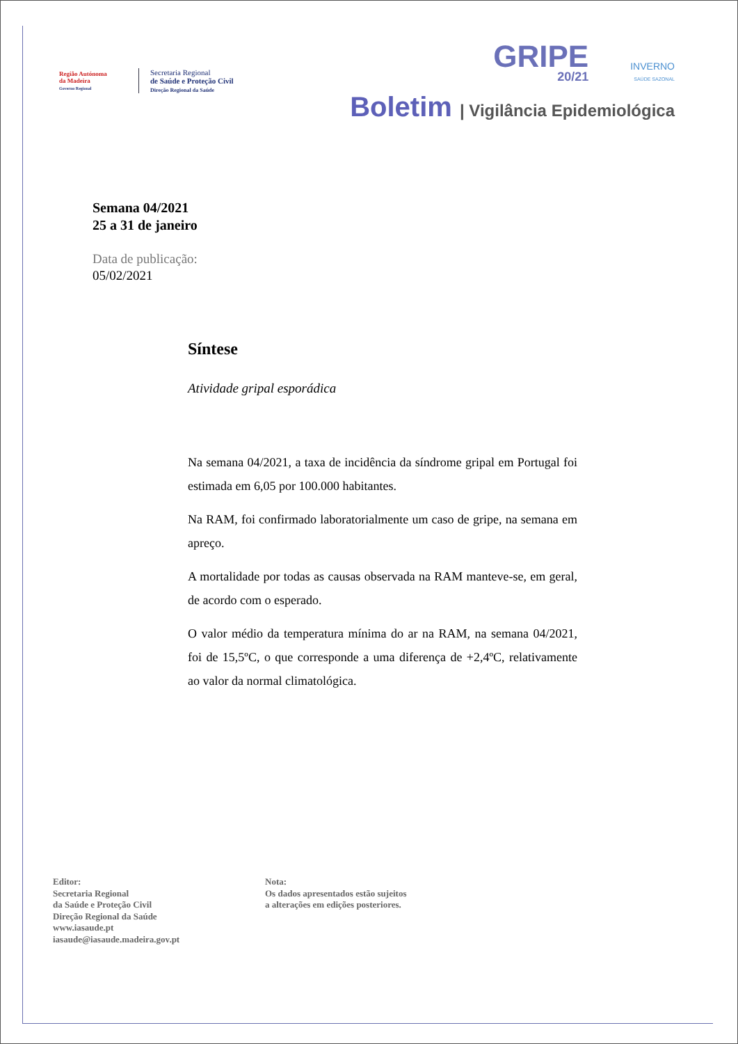Região Autónoma
da Madeira
Governo Regional
Secretaria Regional
de Saúde e Proteção Civil
Direção Regional da Saúde
GRIPE
20/21
INVERNO
SAÚDE SAZONAL
Boletim | Vigilância Epidemiológica
Semana 04/2021
25 a 31 de janeiro
Data de publicação:
05/02/2021
Síntese
Atividade gripal esporádica
Na semana 04/2021, a taxa de incidência da síndrome gripal em Portugal foi estimada em 6,05 por 100.000 habitantes.
Na RAM, foi confirmado laboratorialmente um caso de gripe, na semana em apreço.
A mortalidade por todas as causas observada na RAM manteve-se, em geral, de acordo com o esperado.
O valor médio da temperatura mínima do ar na RAM, na semana 04/2021, foi de 15,5ºC, o que corresponde a uma diferença de +2,4ºC, relativamente ao valor da normal climatológica.
Editor:
Secretaria Regional
da Saúde e Proteção Civil
Direção Regional da Saúde
www.iasaude.pt
iasaude@iasaude.madeira.gov.pt
Nota:
Os dados apresentados estão sujeitos
a alterações em edições posteriores.